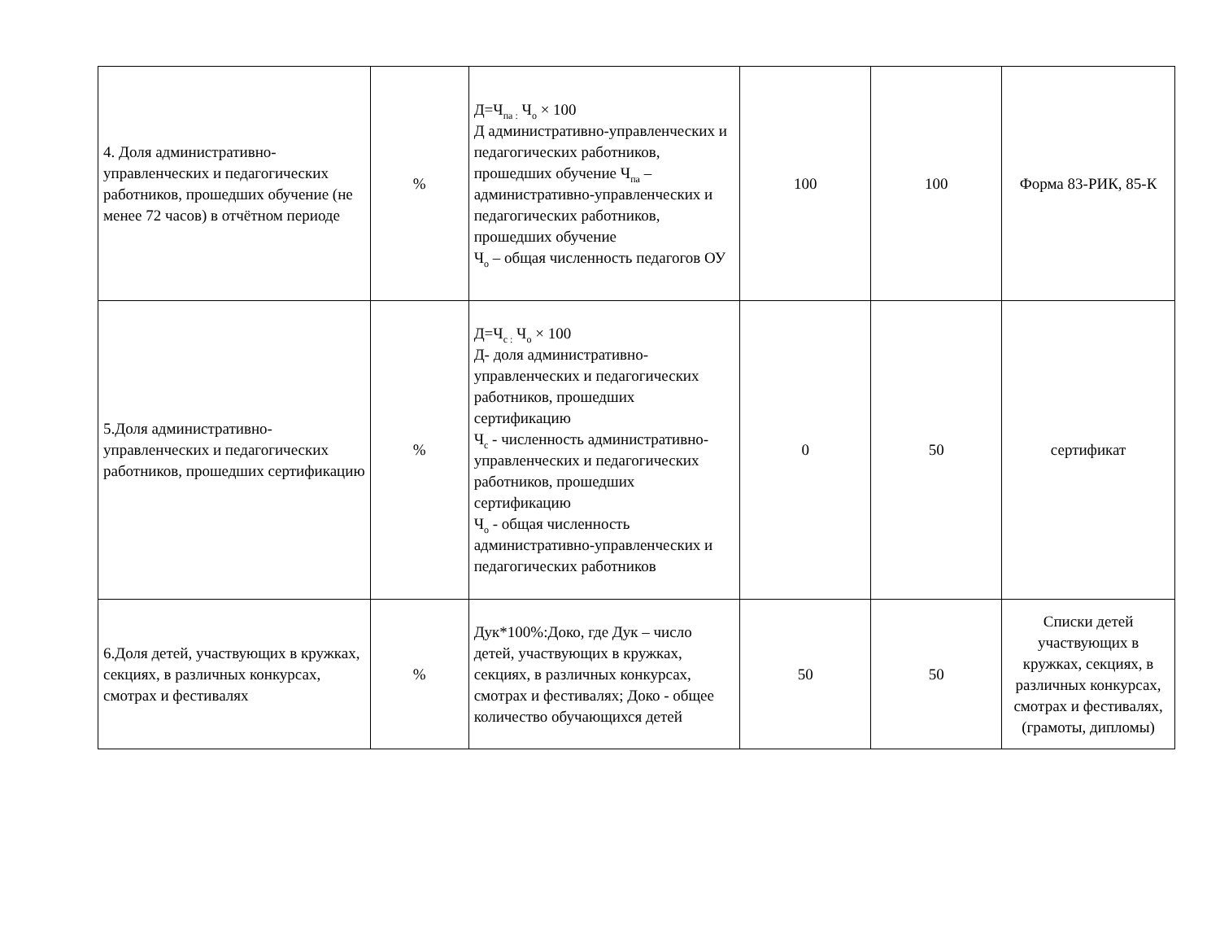| 4. Доля административно-управленческих и педагогических работников, прошедших обучение (не менее 72 часов) в отчётном периоде | % | Д=Ч<sub>па :</sub> Ч<sub>о</sub> × 100 Д административно-управленческих и педагогических работников, прошедших обучение Ч<sub>па</sub> – административно-управленческих и педагогических работников, прошедших обучение Ч<sub>о</sub> – общая численность педагогов ОУ | 100 | 100 | Форма 83-РИК, 85-К |
| 5.Доля административно-управленческих и педагогических работников, прошедших сертификацию | % | Д=Ч<sub>с :</sub> Ч<sub>о</sub> × 100 Д- доля административно-управленческих и педагогических работников, прошедших сертификацию Ч<sub>с</sub> - численность административно-управленческих и педагогических работников, прошедших сертификацию Ч<sub>о</sub> - общая численность административно-управленческих и педагогических работников | 0 | 50 | сертификат |
| 6.Доля детей, участвующих в кружках, секциях, в различных конкурсах, смотрах и фестивалях | % | Дук*100%:Доко, где Дук – число детей, участвующих в кружках, секциях, в различных конкурсах, смотрах и фестивалях; Доко - общее количество обучающихся детей | 50 | 50 | Списки детей участвующих в кружках, секциях, в различных конкурсах, смотрах и фестивалях, (грамоты, дипломы) |